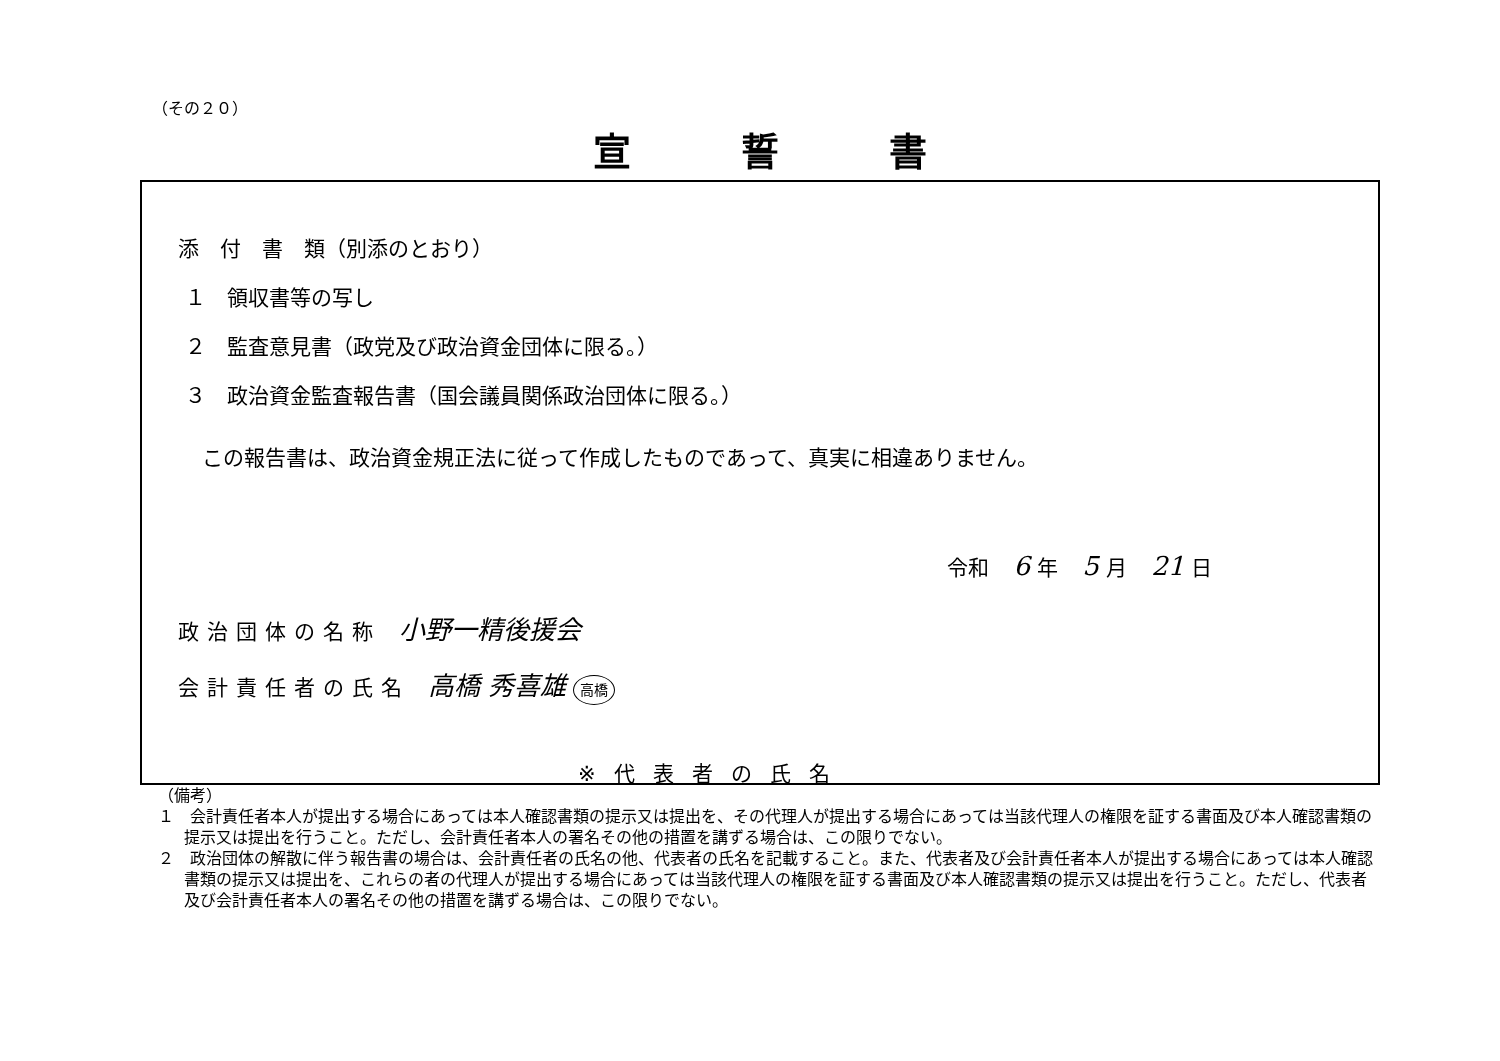（その２０）
宣誓書
添　付　書　類（別添のとおり）
１　領収書等の写し
２　監査意見書（政党及び政治資金団体に限る。）
３　政治資金監査報告書（国会議員関係政治団体に限る。）
この報告書は、政治資金規正法に従って作成したものであって、真実に相違ありません。
令和 6 年 5 月 21 日
政治団体の名称 小野一精後援会
会計責任者の氏名 高橋 秀喜雄 高橋
※代表者の氏名
（備考）
１　会計責任者本人が提出する場合にあっては本人確認書類の提示又は提出を、その代理人が提出する場合にあっては当該代理人の権限を証する書面及び本人確認書類の提示又は提出を行うこと。ただし、会計責任者本人の署名その他の措置を講ずる場合は、この限りでない。
２　政治団体の解散に伴う報告書の場合は、会計責任者の氏名の他、代表者の氏名を記載すること。また、代表者及び会計責任者本人が提出する場合にあっては本人確認書類の提示又は提出を、これらの者の代理人が提出する場合にあっては当該代理人の権限を証する書面及び本人確認書類の提示又は提出を行うこと。ただし、代表者及び会計責任者本人の署名その他の措置を講ずる場合は、この限りでない。